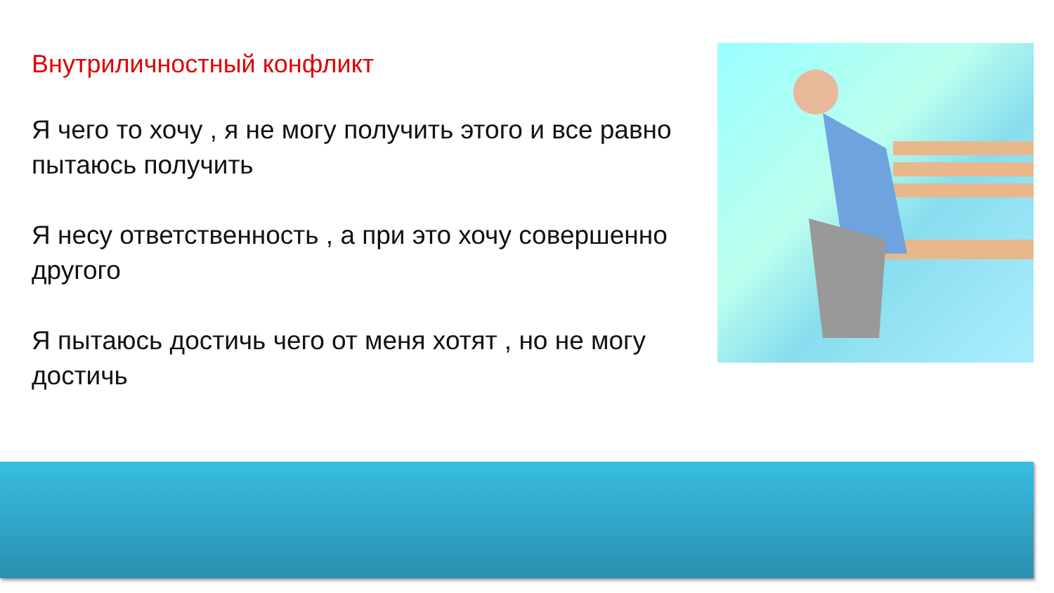Внутриличностный конфликт
Я чего то хочу , я не могу получить этого и все равно пытаюсь получить
Я несу ответственность , а при это хочу совершенно другого
Я пытаюсь достичь чего от меня хотят , но не могу достичь